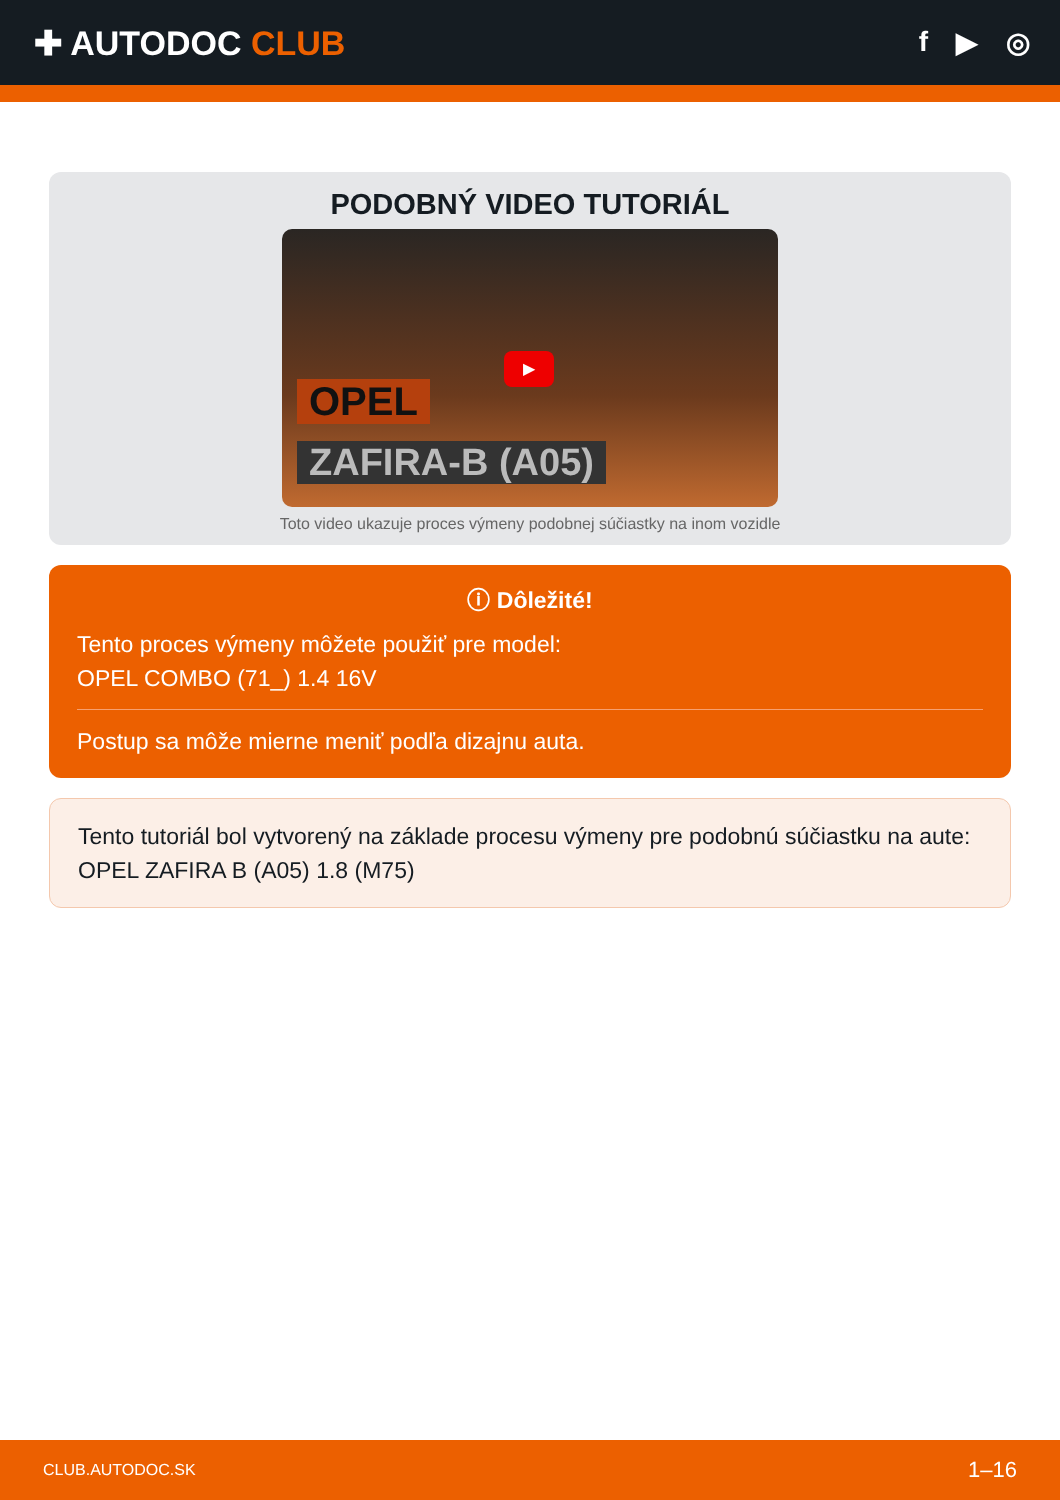✚ AUTODOC CLUB
f ▶ ◎
PODOBNÝ VIDEO TUTORIÁL
▶
OPEL
ZAFIRA-B (A05)
Toto video ukazuje proces výmeny podobnej súčiastky na inom vozidle
ⓘ Dôležité!
Tento proces výmeny môžete použiť pre model:
OPEL COMBO (71_) 1.4 16V
Postup sa môže mierne meniť podľa dizajnu auta.
Tento tutoriál bol vytvorený na základe procesu výmeny pre podobnú súčiastku na aute: OPEL ZAFIRA B (A05) 1.8 (M75)
CLUB.AUTODOC.SK 1–16